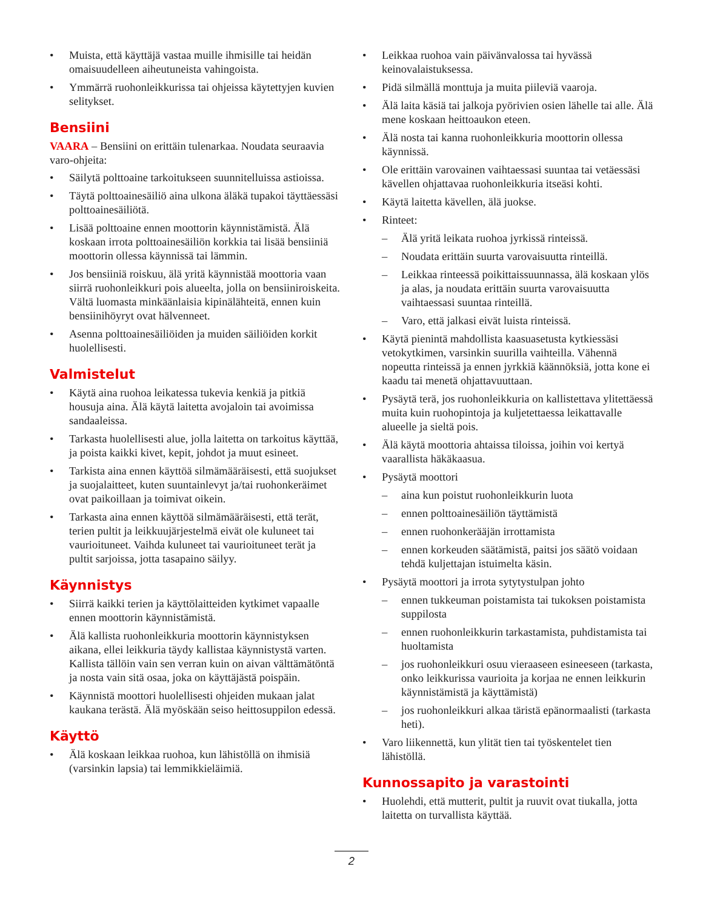Muista, että käyttäjä vastaa muille ihmisille tai heidän omaisuudelleen aiheutuneista vahingoista.
Ymmärrä ruohonleikkurissa tai ohjeissa käytettyjen kuvien selitykset.
Bensiini
VAARA – Bensiini on erittäin tulenarkaa. Noudata seuraavia varo-ohjeita:
Säilytä polttoaine tarkoitukseen suunnitelluissa astioissa.
Täytä polttoainesäiliö aina ulkona äläkä tupakoi täyttäessäsi polttoainesäiliötä.
Lisää polttoaine ennen moottorin käynnistämistä. Älä koskaan irrota polttoainesäiliön korkkia tai lisää bensiiniä moottorin ollessa käynnissä tai lämmin.
Jos bensiiniä roiskuu, älä yritä käynnistää moottoria vaan siirrä ruohonleikkuri pois alueelta, jolla on bensiiniroiskeita. Vältä luomasta minkäänlaisia kipinälähteitä, ennen kuin bensiinihöyryt ovat hälvenneet.
Asenna polttoainesäiliöiden ja muiden säiliöiden korkit huolellisesti.
Valmistelut
Käytä aina ruohoa leikatessa tukevia kenkiä ja pitkiä housuja aina. Älä käytä laitetta avojaloin tai avoimissa sandaaleissa.
Tarkasta huolellisesti alue, jolla laitetta on tarkoitus käyttää, ja poista kaikki kivet, kepit, johdot ja muut esineet.
Tarkista aina ennen käyttöä silmämääräisesti, että suojukset ja suojalaitteet, kuten suuntainlevyt ja/tai ruohonkeräimet ovat paikoillaan ja toimivat oikein.
Tarkasta aina ennen käyttöä silmämääräisesti, että terät, terien pultit ja leikkuujärjestelmä eivät ole kuluneet tai vaurioituneet. Vaihda kuluneet tai vaurioituneet terät ja pultit sarjoissa, jotta tasapaino säilyy.
Käynnistys
Siirrä kaikki terien ja käyttölaitteiden kytkimet vapaalle ennen moottorin käynnistämistä.
Älä kallista ruohonleikkuria moottorin käynnistyksen aikana, ellei leikkuria täydy kallistaa käynnistystä varten. Kallista tällöin vain sen verran kuin on aivan välttämätöntä ja nosta vain sitä osaa, joka on käyttäjästä poispäin.
Käynnistä moottori huolellisesti ohjeiden mukaan jalat kaukana terästä. Älä myöskään seiso heittosuppilon edessä.
Käyttö
Älä koskaan leikkaa ruohoa, kun lähistöllä on ihmisiä (varsinkin lapsia) tai lemmikkieläimiä.
Leikkaa ruohoa vain päivänvalossa tai hyvässä keinovalaistuksessa.
Pidä silmällä monttuja ja muita piileviä vaaroja.
Älä laita käsiä tai jalkoja pyörivien osien lähelle tai alle. Älä mene koskaan heittoaukon eteen.
Älä nosta tai kanna ruohonleikkuria moottorin ollessa käynnissä.
Ole erittäin varovainen vaihtaessasi suuntaa tai vetäessäsi kävellen ohjattavaa ruohonleikkuria itseäsi kohti.
Käytä laitetta kävellen, älä juokse.
Rinteet:
Älä yritä leikata ruohoa jyrkissä rinteissä.
Noudata erittäin suurta varovaisuutta rinteillä.
Leikkaa rinteessä poikittaissuunnassa, älä koskaan ylös ja alas, ja noudata erittäin suurta varovaisuutta vaihtaessasi suuntaa rinteillä.
Varo, että jalkasi eivät luista rinteissä.
Käytä pienintä mahdollista kaasuasetusta kytkiessäsi vetokytkimen, varsinkin suurilla vaihteilla. Vähennä nopeutta rinteissä ja ennen jyrkkiä käännöksiä, jotta kone ei kaadu tai menetä ohjattavuuttaan.
Pysäytä terä, jos ruohonleikkuria on kallistettava ylitettäessä muita kuin ruohopintoja ja kuljetettaessa leikattavalle alueelle ja sieltä pois.
Älä käytä moottoria ahtaissa tiloissa, joihin voi kertyä vaarallista häkäkaasua.
Pysäytä moottori
aina kun poistut ruohonleikkurin luota
ennen polttoainesäiliön täyttämistä
ennen ruohonkerääjän irrottamista
ennen korkeuden säätämistä, paitsi jos säätö voidaan tehdä kuljettajan istuimelta käsin.
Pysäytä moottori ja irrota sytytystulpan johto
ennen tukkeuman poistamista tai tukoksen poistamista suppilosta
ennen ruohonleikkurin tarkastamista, puhdistamista tai huoltamista
jos ruohonleikkuri osuu vieraaseen esineeseen (tarkasta, onko leikkurissa vaurioita ja korjaa ne ennen leikkurin käynnistämistä ja käyttämistä)
jos ruohonleikkuri alkaa täristä epänormaalisti (tarkasta heti).
Varo liikennettä, kun ylität tien tai työskentelet tien lähistöllä.
Kunnossapito ja varastointi
Huolehdi, että mutterit, pultit ja ruuvit ovat tiukalla, jotta laitetta on turvallista käyttää.
2